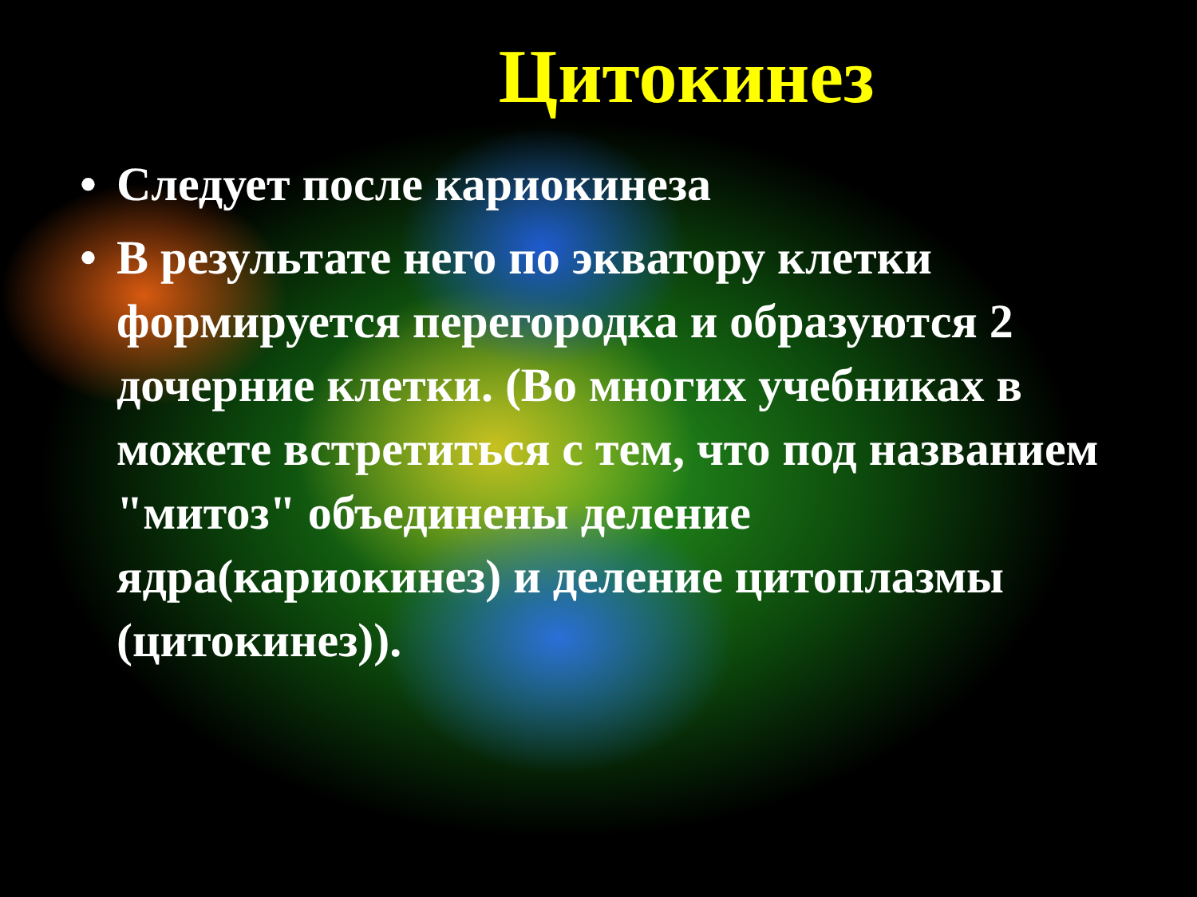Цитокинез
• Следует после кариокинеза
• В результате него по экватору клетки формируется перегородка и образуются 2 дочерние клетки. (Во многих учебниках в можете встретиться с тем, что под названием "митоз" объединены деление ядра(кариокинез) и деление цитоплазмы (цитокинез)).